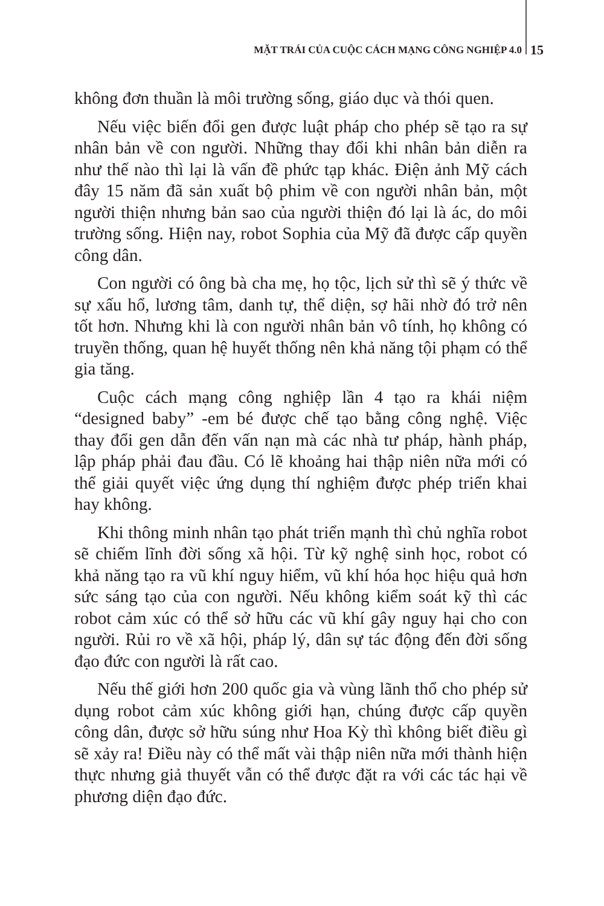MẶT TRÁI CỦA CUỘC CÁCH MẠNG CÔNG NGHIỆP 4.0 15
không đơn thuần là môi trường sống, giáo dục và thói quen.
Nếu việc biến đổi gen được luật pháp cho phép sẽ tạo ra sự nhân bản về con người. Những thay đổi khi nhân bản diễn ra như thế nào thì lại là vấn đề phức tạp khác. Điện ảnh Mỹ cách đây 15 năm đã sản xuất bộ phim về con người nhân bản, một người thiện nhưng bản sao của người thiện đó lại là ác, do môi trường sống. Hiện nay, robot Sophia của Mỹ đã được cấp quyền công dân.
Con người có ông bà cha mẹ, họ tộc, lịch sử thì sẽ ý thức về sự xấu hổ, lương tâm, danh tự, thể diện, sợ hãi nhờ đó trở nên tốt hơn. Nhưng khi là con người nhân bản vô tính, họ không có truyền thống, quan hệ huyết thống nên khả năng tội phạm có thể gia tăng.
Cuộc cách mạng công nghiệp lần 4 tạo ra khái niệm “designed baby” -em bé được chế tạo bằng công nghệ. Việc thay đổi gen dẫn đến vấn nạn mà các nhà tư pháp, hành pháp, lập pháp phải đau đầu. Có lẽ khoảng hai thập niên nữa mới có thể giải quyết việc ứng dụng thí nghiệm được phép triển khai hay không.
Khi thông minh nhân tạo phát triển mạnh thì chủ nghĩa robot sẽ chiếm lĩnh đời sống xã hội. Từ kỹ nghệ sinh học, robot có khả năng tạo ra vũ khí nguy hiểm, vũ khí hóa học hiệu quả hơn sức sáng tạo của con người. Nếu không kiểm soát kỹ thì các robot cảm xúc có thể sở hữu các vũ khí gây nguy hại cho con người. Rủi ro về xã hội, pháp lý, dân sự tác động đến đời sống đạo đức con người là rất cao.
Nếu thế giới hơn 200 quốc gia và vùng lãnh thổ cho phép sử dụng robot cảm xúc không giới hạn, chúng được cấp quyền công dân, được sở hữu súng như Hoa Kỳ thì không biết điều gì sẽ xảy ra! Điều này có thể mất vài thập niên nữa mới thành hiện thực nhưng giả thuyết vẫn có thể được đặt ra với các tác hại về phương diện đạo đức.